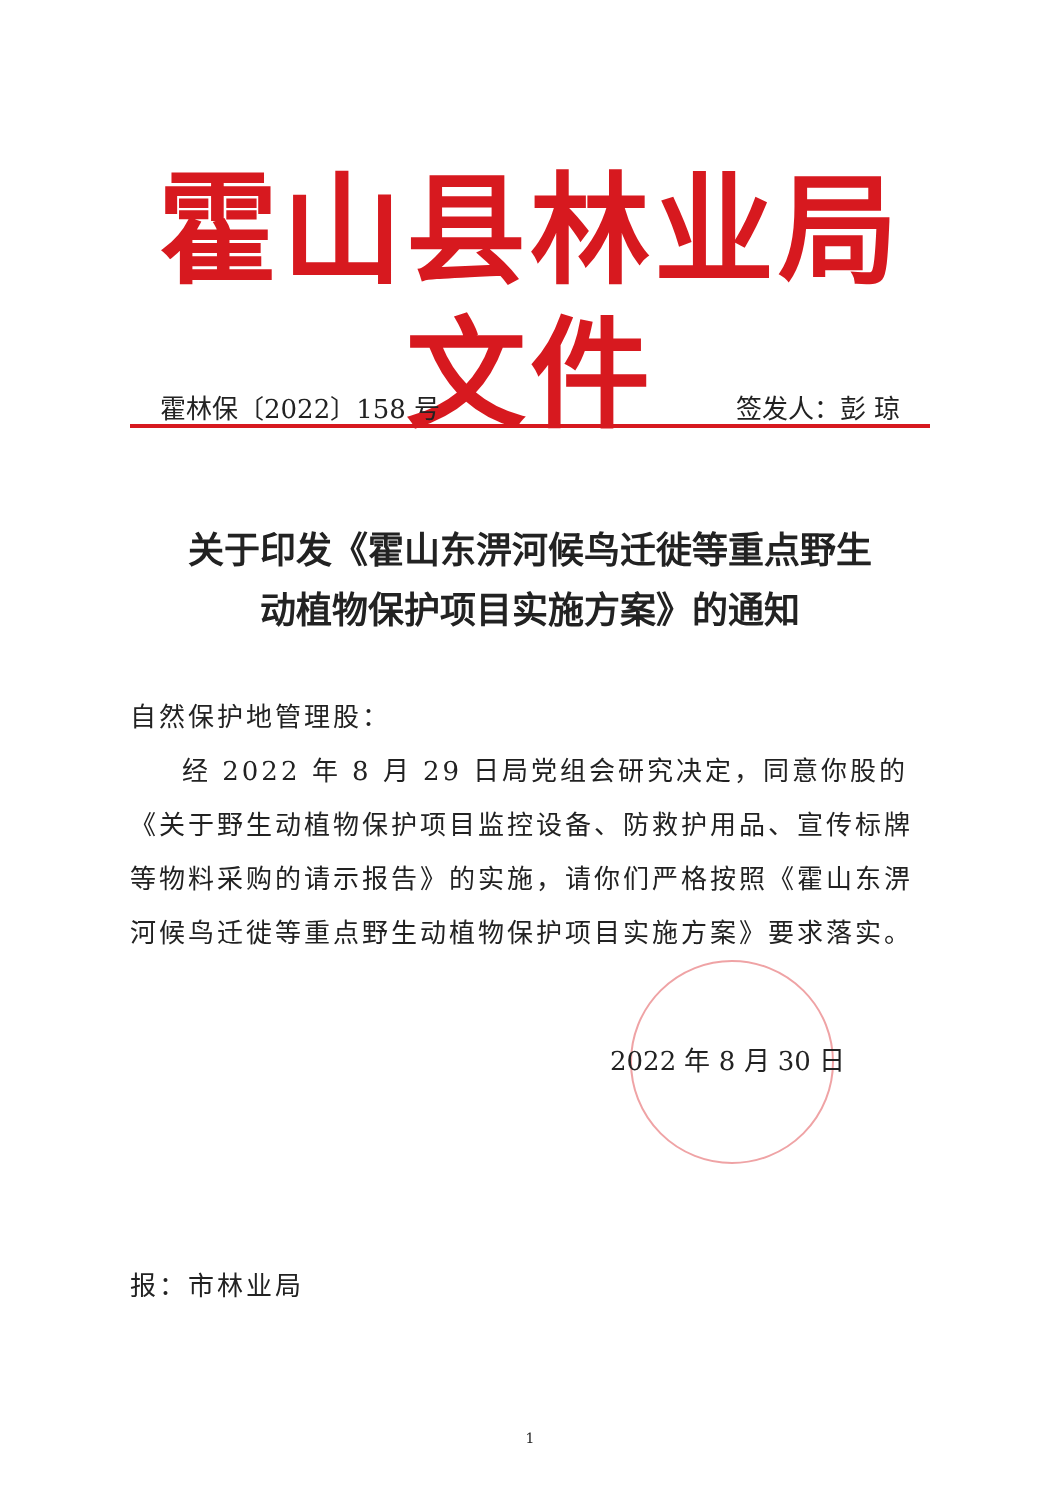霍山县林业局文件
霍林保〔2022〕158 号 签发人：彭 琼
关于印发《霍山东淠河候鸟迁徙等重点野生
动植物保护项目实施方案》的通知
自然保护地管理股：
经 2022 年 8 月 29 日局党组会研究决定，同意你股的《关于野生动植物保护项目监控设备、防救护用品、宣传标牌等物料采购的请示报告》的实施，请你们严格按照《霍山东淠河候鸟迁徙等重点野生动植物保护项目实施方案》要求落实。
2022 年 8 月 30 日
报：市林业局
1